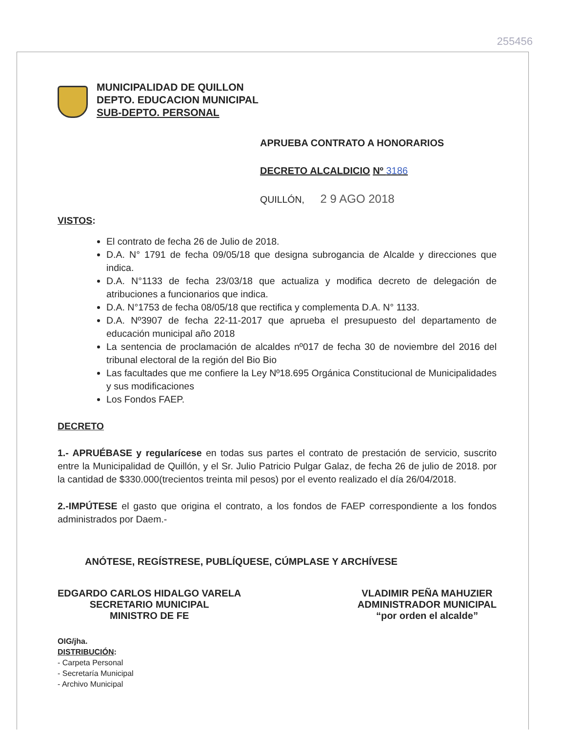255456
MUNICIPALIDAD DE QUILLON
DEPTO. EDUCACION MUNICIPAL
SUB-DEPTO. PERSONAL
APRUEBA CONTRATO A HONORARIOS
DECRETO ALCALDICIO Nº 3186
QUILLÓN, 2 9 AGO 2018
VISTOS:
El contrato de fecha 26 de Julio de 2018.
D.A. N° 1791 de fecha 09/05/18 que designa subrogancia de Alcalde y direcciones que indica.
D.A. N°1133 de fecha 23/03/18 que actualiza y modifica decreto de delegación de atribuciones a funcionarios que indica.
D.A. N°1753 de fecha 08/05/18 que rectifica y complementa D.A. N° 1133.
D.A. Nº3907 de fecha 22-11-2017 que aprueba el presupuesto del departamento de educación municipal año 2018
La sentencia de proclamación de alcaldes nº017 de fecha 30 de noviembre del 2016 del tribunal electoral de la región del Bio Bio
Las facultades que me confiere la Ley Nº18.695 Orgánica Constitucional de Municipalidades y sus modificaciones
Los Fondos FAEP.
DECRETO
1.- APRUÉBASE y regularícese en todas sus partes el contrato de prestación de servicio, suscrito entre la Municipalidad de Quillón, y el Sr. Julio Patricio Pulgar Galaz, de fecha 26 de julio de 2018. por la cantidad de $330.000(trecientos treinta mil pesos) por el evento realizado el día 26/04/2018.
2.-IMPÚTESE el gasto que origina el contrato, a los fondos de FAEP correspondiente a los fondos administrados por Daem.-
ANÓTESE, REGÍSTRESE, PUBLÍQUESE, CÚMPLASE Y ARCHÍVESE
EDGARDO CARLOS HIDALGO VARELA
SECRETARIO MUNICIPAL
MINISTRO DE FE
VLADIMIR PEÑA MAHUZIER
ADMINISTRADOR MUNICIPAL
“por orden el alcalde”
OIG/jha.
DISTRIBUCIÓN:
- Carpeta Personal
- Secretaría Municipal
- Archivo Municipal